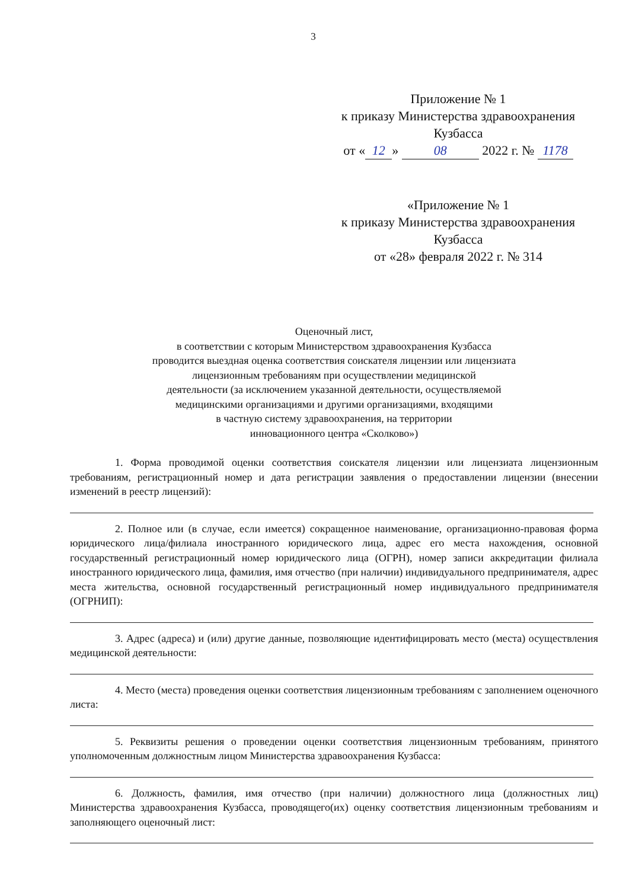3
Приложение № 1
к приказу Министерства здравоохранения
Кузбасса
от « 12 » 08 2022 г. № 1178
«Приложение № 1
к приказу Министерства здравоохранения
Кузбасса
от «28» февраля 2022 г. № 314
Оценочный лист,
в соответствии с которым Министерством здравоохранения Кузбасса
проводится выездная оценка соответствия соискателя лицензии или лицензиата
лицензионным требованиям при осуществлении медицинской
деятельности (за исключением указанной деятельности, осуществляемой
медицинскими организациями и другими организациями, входящими
в частную систему здравоохранения, на территории
инновационного центра «Сколково»)
1. Форма проводимой оценки соответствия соискателя лицензии или лицензиата лицензионным требованиям, регистрационный номер и дата регистрации заявления о предоставлении лицензии (внесении изменений в реестр лицензий):
2. Полное или (в случае, если имеется) сокращенное наименование, организационно-правовая форма юридического лица/филиала иностранного юридического лица, адрес его места нахождения, основной государственный регистрационный номер юридического лица (ОГРН), номер записи аккредитации филиала иностранного юридического лица, фамилия, имя отчество (при наличии) индивидуального предпринимателя, адрес места жительства, основной государственный регистрационный номер индивидуального предпринимателя (ОГРНИП):
3. Адрес (адреса) и (или) другие данные, позволяющие идентифицировать место (места) осуществления медицинской деятельности:
4. Место (места) проведения оценки соответствия лицензионным требованиям с заполнением оценочного листа:
5. Реквизиты решения о проведении оценки соответствия лицензионным требованиям, принятого уполномоченным должностным лицом Министерства здравоохранения Кузбасса:
6. Должность, фамилия, имя отчество (при наличии) должностного лица (должностных лиц) Министерства здравоохранения Кузбасса, проводящего(их) оценку соответствия лицензионным требованиям и заполняющего оценочный лист: